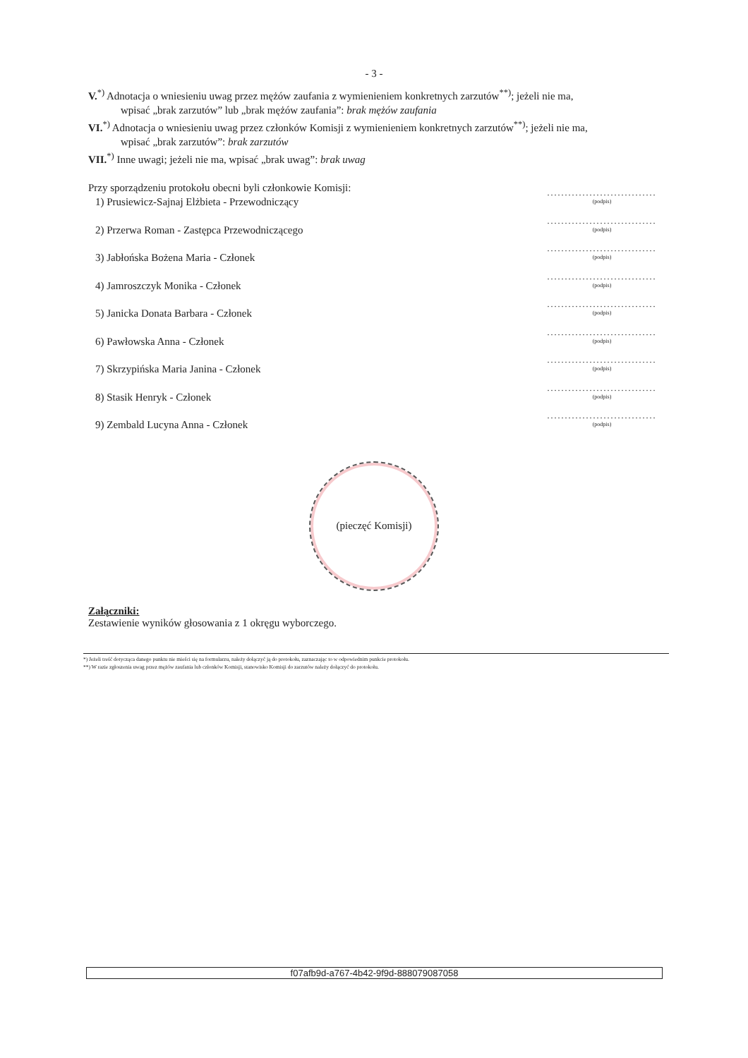- 3 -
V.<sup>*)</sup> Adnotacja o wniesieniu uwag przez mężów zaufania z wymienieniem konkretnych zarzutów<sup>**)</sup>; jeżeli nie ma,
wpisać „brak zarzutów” lub „brak mężów zaufania”: brak mężów zaufania
VI.<sup>*)</sup> Adnotacja o wniesieniu uwag przez członków Komisji z wymienieniem konkretnych zarzutów<sup>**)</sup>; jeżeli nie ma,
wpisać „brak zarzutów”: brak zarzutów
VII.<sup>*)</sup> Inne uwagi; jeżeli nie ma, wpisać „brak uwag”: brak uwag
Przy sporządzeniu protokołu obecni byli członkowie Komisji:
1) Prusiewicz-Sajnaj Elżbieta - Przewodniczący
2) Przerwa Roman - Zastępca Przewodniczącego
3) Jabłońska Bożena Maria - Członek
4) Jamroszczyk Monika - Członek
5) Janicka Donata Barbara - Członek
6) Pawłowska Anna - Członek
7) Skrzypińska Maria Janina - Członek
8) Stasik Henryk - Członek
9) Zembald Lucyna Anna - Członek
...............................
(podpis)
...............................
(podpis)
...............................
(podpis)
...............................
(podpis)
...............................
(podpis)
...............................
(podpis)
...............................
(podpis)
...............................
(podpis)
...............................
(podpis)
(pieczęć Komisji)
Załączniki:
Zestawienie wyników głosowania z 1 okręgu wyborczego.
*) Jeżeli treść dotycząca danego punktu nie mieści się na formularzu, należy dołączyć ją do protokołu, zaznaczając to w odpowiednim punkcie protokołu.
**) W razie zgłoszenia uwag przez mężów zaufania lub członków Komisji, stanowisko Komisji do zarzutów należy dołączyć do protokołu.
f07afb9d-a767-4b42-9f9d-888079087058